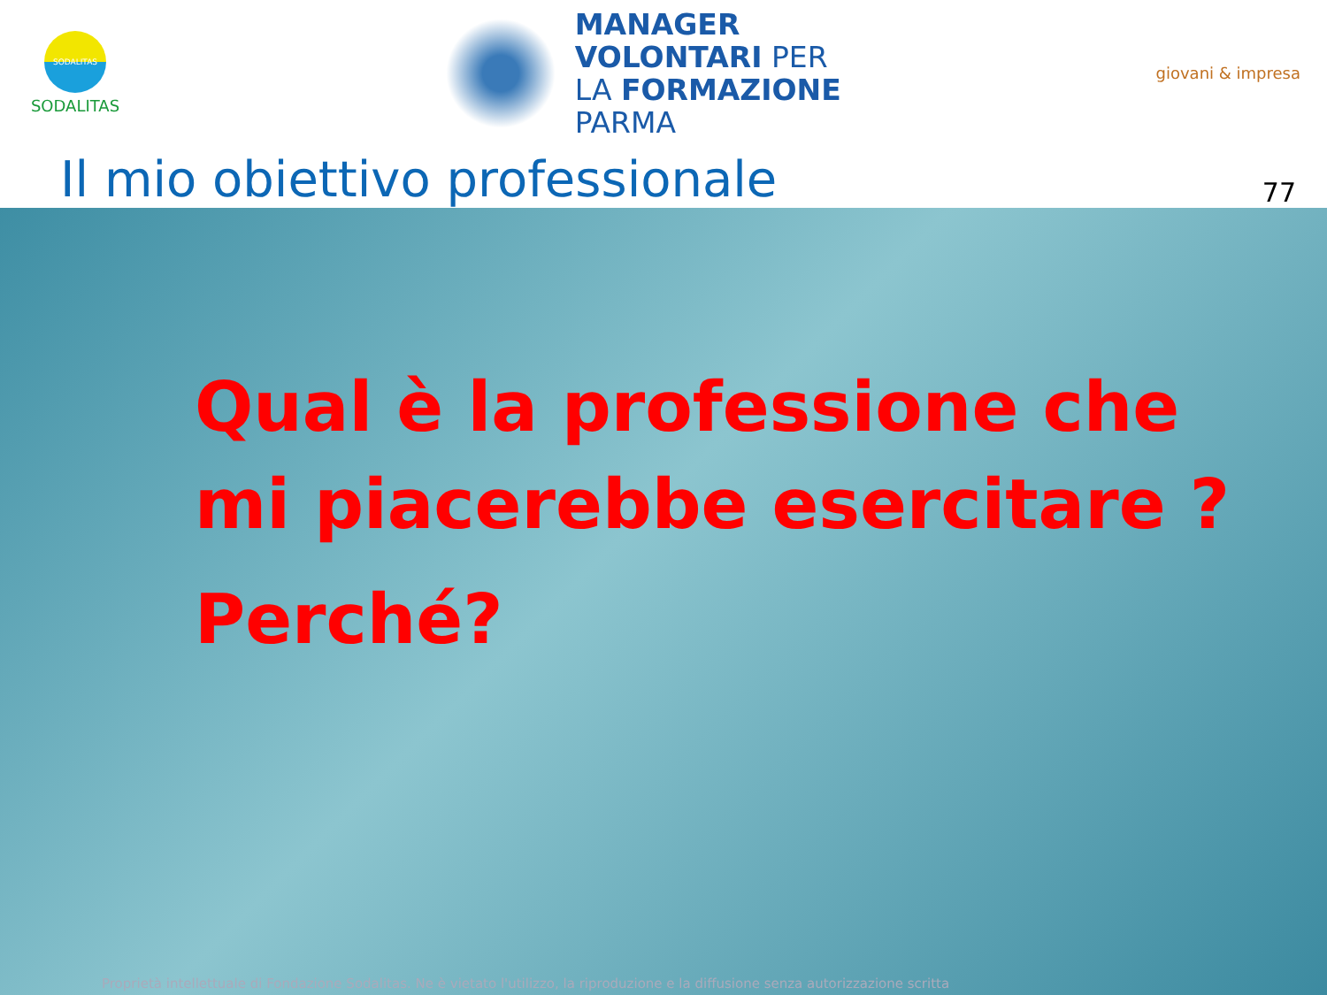SODALITAS
SODALITAS
MANAGER
VOLONTARI PER
LA FORMAZIONE
PARMA
giovani & impresa
Il mio obiettivo professionale
77
Qual è la professione che
mi piacerebbe esercitare ?
Perché?
Proprietà intellettuale di Fondazione Sodalitas. Ne è vietato l'utilizzo, la riproduzione e la diffusione senza autorizzazione scritta